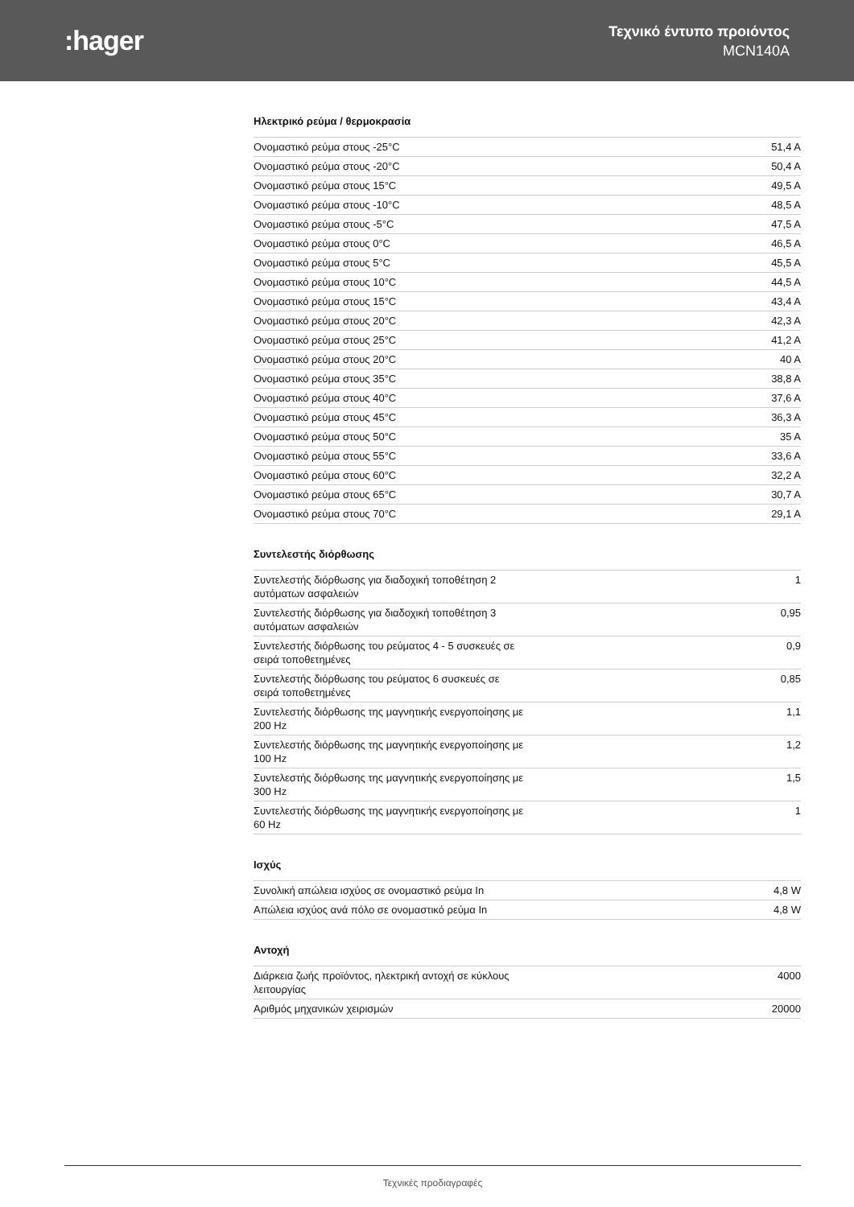:hager
Τεχνικό έντυπο προιόντος
MCN140A
Ηλεκτρικό ρεύμα / θερμοκρασία
| Ονομαστικό ρεύμα στους -25°C | 51,4 A |
| Ονομαστικό ρεύμα στους -20°C | 50,4 A |
| Ονομαστικό ρεύμα στους 15°C | 49,5 A |
| Ονομαστικό ρεύμα στους -10°C | 48,5 A |
| Ονομαστικό ρεύμα στους -5°C | 47,5 A |
| Ονομαστικό ρεύμα στους 0°C | 46,5 A |
| Ονομαστικό ρεύμα στους 5°C | 45,5 A |
| Ονομαστικό ρεύμα στους 10°C | 44,5 A |
| Ονομαστικό ρεύμα στους 15°C | 43,4 A |
| Ονομαστικό ρεύμα στους 20°C | 42,3 A |
| Ονομαστικό ρεύμα στους 25°C | 41,2 A |
| Ονομαστικό ρεύμα στους 20°C | 40 A |
| Ονομαστικό ρεύμα στους 35°C | 38,8 A |
| Ονομαστικό ρεύμα στους 40°C | 37,6 A |
| Ονομαστικό ρεύμα στους 45°C | 36,3 A |
| Ονομαστικό ρεύμα στους 50°C | 35 A |
| Ονομαστικό ρεύμα στους 55°C | 33,6 A |
| Ονομαστικό ρεύμα στους 60°C | 32,2 A |
| Ονομαστικό ρεύμα στους 65°C | 30,7 A |
| Ονομαστικό ρεύμα στους 70°C | 29,1 A |
Συντελεστής διόρθωσης
| Συντελεστής διόρθωσης για διαδοχική τοποθέτηση 2 αυτόματων ασφαλειών | 1 |
| Συντελεστής διόρθωσης για διαδοχική τοποθέτηση 3 αυτόματων ασφαλειών | 0,95 |
| Συντελεστής διόρθωσης του ρεύματος 4 - 5 συσκευές σε σειρά τοποθετημένες | 0,9 |
| Συντελεστής διόρθωσης του ρεύματος 6 συσκευές σε σειρά τοποθετημένες | 0,85 |
| Συντελεστής διόρθωσης της μαγνητικής ενεργοποίησης με 200 Hz | 1,1 |
| Συντελεστής διόρθωσης της μαγνητικής ενεργοποίησης με 100 Hz | 1,2 |
| Συντελεστής διόρθωσης της μαγνητικής ενεργοποίησης με 300 Hz | 1,5 |
| Συντελεστής διόρθωσης της μαγνητικής ενεργοποίησης με 60 Hz | 1 |
Ισχύς
| Συνολική απώλεια ισχύος σε ονομαστικό ρεύμα In | 4,8 W |
| Απώλεια ισχύος ανά πόλο σε ονομαστικό ρεύμα In | 4,8 W |
Αντοχή
| Διάρκεια ζωής προϊόντος, ηλεκτρική αντοχή σε κύκλους λειτουργίας | 4000 |
| Αριθμός μηχανικών χειρισμών | 20000 |
Τεχνικές προδιαγραφές